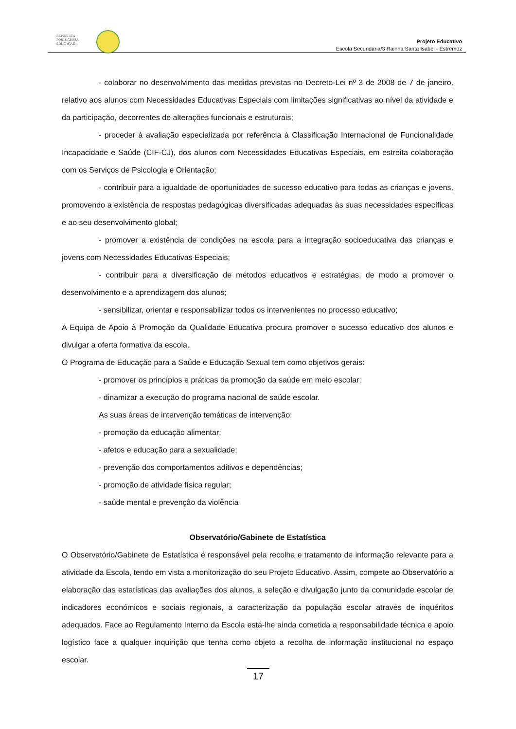REPÚBLICA
PORTUGUESA
EDUCAÇÃO
Projeto Educativo
Escola Secundária/3 Rainha Santa Isabel - Estremoz
- colaborar no desenvolvimento das medidas previstas no Decreto-Lei nº 3 de 2008 de 7 de janeiro, relativo aos alunos com Necessidades Educativas Especiais com limitações significativas ao nível da atividade e da participação, decorrentes de alterações funcionais e estruturais;
- proceder à avaliação especializada por referência à Classificação Internacional de Funcionalidade Incapacidade e Saúde (CIF-CJ), dos alunos com Necessidades Educativas Especiais, em estreita colaboração com os Serviços de Psicologia e Orientação;
- contribuir para a igualdade de oportunidades de sucesso educativo para todas as crianças e jovens, promovendo a existência de respostas pedagógicas diversificadas adequadas às suas necessidades específicas e ao seu desenvolvimento global;
- promover a existência de condições na escola para a integração socioeducativa das crianças e jovens com Necessidades Educativas Especiais;
- contribuir para a diversificação de métodos educativos e estratégias, de modo a promover o desenvolvimento e a aprendizagem dos alunos;
- sensibilizar, orientar e responsabilizar todos os intervenientes no processo educativo;
A Equipa de Apoio à Promoção da Qualidade Educativa procura promover o sucesso educativo dos alunos e divulgar a oferta formativa da escola.
O Programa de Educação para a Saúde e Educação Sexual tem como objetivos gerais:
- promover os princípios e práticas da promoção da saúde em meio escolar;
- dinamizar a execução do programa nacional de saúde escolar.
As suas áreas de intervenção temáticas de intervenção:
- promoção da educação alimentar;
- afetos e educação para a sexualidade;
- prevenção dos comportamentos aditivos e dependências;
- promoção de atividade física regular;
- saúde mental e prevenção da violência
Observatório/Gabinete de Estatística
O Observatório/Gabinete de Estatística é responsável pela recolha e tratamento de informação relevante para a atividade da Escola, tendo em vista a monitorização do seu Projeto Educativo. Assim, compete ao Observatório a elaboração das estatísticas das avaliações dos alunos, a seleção e divulgação junto da comunidade escolar de indicadores económicos e sociais regionais, a caracterização da população escolar através de inquéritos adequados. Face ao Regulamento Interno da Escola está-lhe ainda cometida a responsabilidade técnica e apoio logístico face a qualquer inquirição que tenha como objeto a recolha de informação institucional no espaço escolar.
17